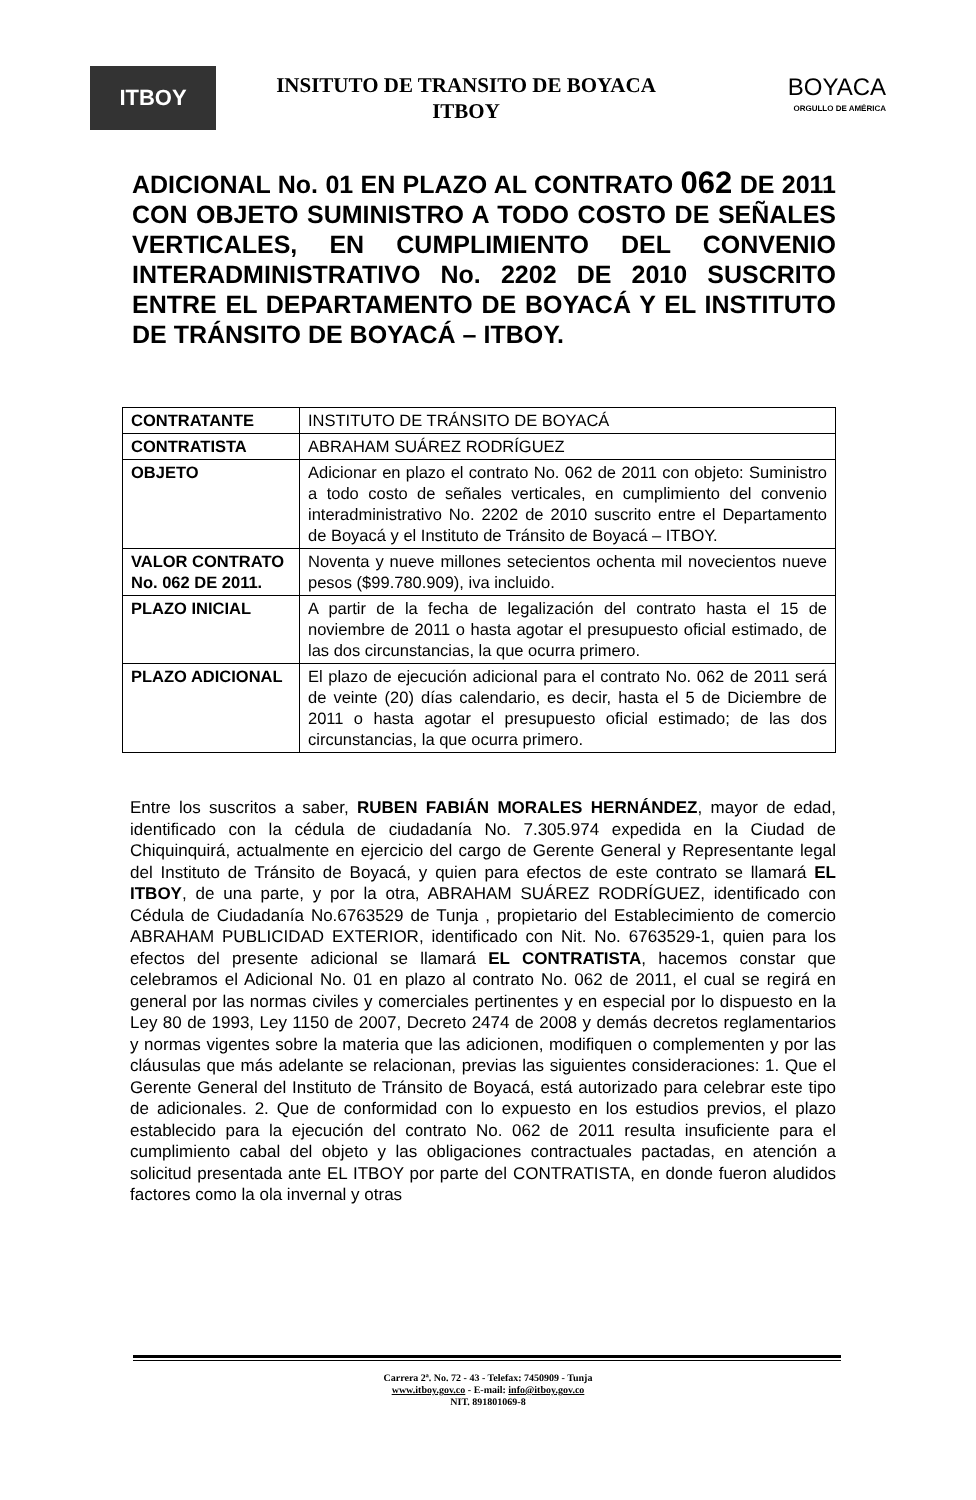ITBOY
INSITUTO DE TRANSITO DE BOYACA
ITBOY
BOYACA
ORGULLO DE AMÉRICA
ADICIONAL No. 01 EN PLAZO AL CONTRATO 062 DE 2011 CON OBJETO SUMINISTRO A TODO COSTO DE SEÑALES VERTICALES, EN CUMPLIMIENTO DEL CONVENIO INTERADMINISTRATIVO No. 2202 DE 2010 SUSCRITO ENTRE EL DEPARTAMENTO DE BOYACÁ Y EL INSTITUTO DE TRÁNSITO DE BOYACÁ – ITBOY.
| CONTRATANTE | INSTITUTO DE TRÁNSITO DE BOYACÁ |
| CONTRATISTA | ABRAHAM SUÁREZ RODRÍGUEZ |
| OBJETO | Adicionar en plazo el contrato No. 062 de 2011 con objeto: Suministro a todo costo de señales verticales, en cumplimiento del convenio interadministrativo No. 2202 de 2010 suscrito entre el Departamento de Boyacá y el Instituto de Tránsito de Boyacá – ITBOY. |
| VALOR CONTRATO No. 062 DE 2011. | Noventa y nueve millones setecientos ochenta mil novecientos nueve pesos ($99.780.909), iva incluido. |
| PLAZO INICIAL | A partir de la fecha de legalización del contrato hasta el 15 de noviembre de 2011 o hasta agotar el presupuesto oficial estimado, de las dos circunstancias, la que ocurra primero. |
| PLAZO ADICIONAL | El plazo de ejecución adicional para el contrato No. 062 de 2011 será de veinte (20) días calendario, es decir, hasta el 5 de Diciembre de 2011 o hasta agotar el presupuesto oficial estimado; de las dos circunstancias, la que ocurra primero. |
Entre los suscritos a saber, RUBEN FABIÁN MORALES HERNÁNDEZ, mayor de edad, identificado con la cédula de ciudadanía No. 7.305.974 expedida en la Ciudad de Chiquinquirá, actualmente en ejercicio del cargo de Gerente General y Representante legal del Instituto de Tránsito de Boyacá, y quien para efectos de este contrato se llamará EL ITBOY, de una parte, y por la otra, ABRAHAM SUÁREZ RODRÍGUEZ, identificado con Cédula de Ciudadanía No.6763529 de Tunja , propietario del Establecimiento de comercio ABRAHAM PUBLICIDAD EXTERIOR, identificado con Nit. No. 6763529-1, quien para los efectos del presente adicional se llamará EL CONTRATISTA, hacemos constar que celebramos el Adicional No. 01 en plazo al contrato No. 062 de 2011, el cual se regirá en general por las normas civiles y comerciales pertinentes y en especial por lo dispuesto en la Ley 80 de 1993, Ley 1150 de 2007, Decreto 2474 de 2008 y demás decretos reglamentarios y normas vigentes sobre la materia que las adicionen, modifiquen o complementen y por las cláusulas que más adelante se relacionan, previas las siguientes consideraciones: 1. Que el Gerente General del Instituto de Tránsito de Boyacá, está autorizado para celebrar este tipo de adicionales. 2. Que de conformidad con lo expuesto en los estudios previos, el plazo establecido para la ejecución del contrato No. 062 de 2011 resulta insuficiente para el cumplimiento cabal del objeto y las obligaciones contractuales pactadas, en atención a solicitud presentada ante EL ITBOY por parte del CONTRATISTA, en donde fueron aludidos factores como la ola invernal y otras
Carrera 2ª. No. 72 - 43 - Telefax: 7450909 - Tunja
www.itboy.gov.co - E-mail: info@itboy.gov.co
NIT. 891801069-8